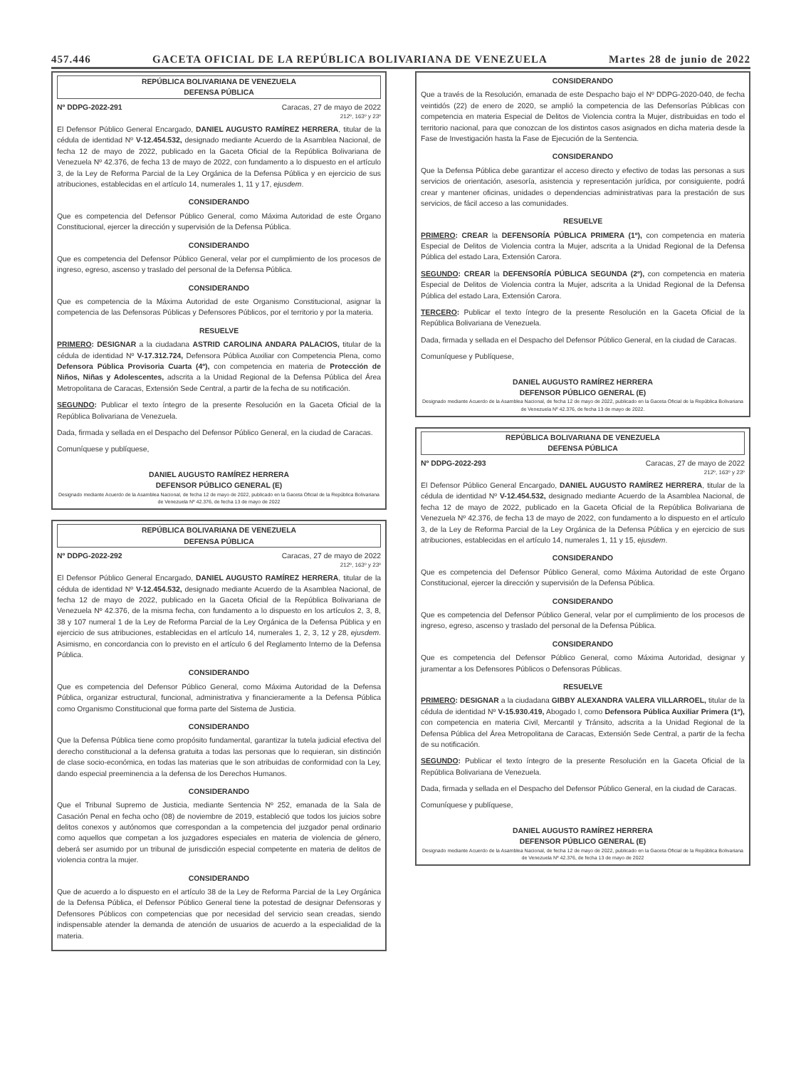457.446 GACETA OFICIAL DE LA REPÚBLICA BOLIVARIANA DE VENEZUELA Martes 28 de junio de 2022
REPÚBLICA BOLIVARIANA DE VENEZUELA
DEFENSA PÚBLICA
Nº DDPG-2022-291 Caracas, 27 de mayo de 2022
212º, 163º y 23º
El Defensor Público General Encargado, DANIEL AUGUSTO RAMÍREZ HERRERA, titular de la cédula de identidad Nº V-12.454.532, designado mediante Acuerdo de la Asamblea Nacional, de fecha 12 de mayo de 2022, publicado en la Gaceta Oficial de la República Bolivariana de Venezuela Nº 42.376, de fecha 13 de mayo de 2022, con fundamento a lo dispuesto en el artículo 3, de la Ley de Reforma Parcial de la Ley Orgánica de la Defensa Pública y en ejercicio de sus atribuciones, establecidas en el artículo 14, numerales 1, 11 y 17, ejusdem.
CONSIDERANDO
Que es competencia del Defensor Público General, como Máxima Autoridad de este Órgano Constitucional, ejercer la dirección y supervisión de la Defensa Pública.
CONSIDERANDO
Que es competencia del Defensor Público General, velar por el cumplimiento de los procesos de ingreso, egreso, ascenso y traslado del personal de la Defensa Pública.
CONSIDERANDO
Que es competencia de la Máxima Autoridad de este Organismo Constitucional, asignar la competencia de las Defensoras Públicas y Defensores Públicos, por el territorio y por la materia.
RESUELVE
PRIMERO: DESIGNAR a la ciudadana ASTRID CAROLINA ANDARA PALACIOS, titular de la cédula de identidad Nº V-17.312.724, Defensora Pública Auxiliar con Competencia Plena, como Defensora Pública Provisoria Cuarta (4º), con competencia en materia de Protección de Niños, Niñas y Adolescentes, adscrita a la Unidad Regional de la Defensa Pública del Área Metropolitana de Caracas, Extensión Sede Central, a partir de la fecha de su notificación.
SEGUNDO: Publicar el texto íntegro de la presente Resolución en la Gaceta Oficial de la República Bolivariana de Venezuela.
Dada, firmada y sellada en el Despacho del Defensor Público General, en la ciudad de Caracas.
Comuníquese y publíquese,
DANIEL AUGUSTO RAMÍREZ HERRERA
DEFENSOR PÚBLICO GENERAL (E)
Designado mediante Acuerdo de la Asamblea Nacional, de fecha 12 de mayo de 2022, publicado en la Gaceta Oficial de la República Bolivariana de Venezuela Nº 42.376, de fecha 13 de mayo de 2022
REPÚBLICA BOLIVARIANA DE VENEZUELA
DEFENSA PÚBLICA
Nº DDPG-2022-292 Caracas, 27 de mayo de 2022
212º, 163º y 23º
El Defensor Público General Encargado, DANIEL AUGUSTO RAMÍREZ HERRERA, titular de la cédula de identidad Nº V-12.454.532, designado mediante Acuerdo de la Asamblea Nacional, de fecha 12 de mayo de 2022, publicado en la Gaceta Oficial de la República Bolivariana de Venezuela Nº 42.376, de la misma fecha, con fundamento a lo dispuesto en los artículos 2, 3, 8, 38 y 107 numeral 1 de la Ley de Reforma Parcial de la Ley Orgánica de la Defensa Pública y en ejercicio de sus atribuciones, establecidas en el artículo 14, numerales 1, 2, 3, 12 y 28, ejusdem. Asimismo, en concordancia con lo previsto en el artículo 6 del Reglamento Interno de la Defensa Pública.
CONSIDERANDO
Que es competencia del Defensor Público General, como Máxima Autoridad de la Defensa Pública, organizar estructural, funcional, administrativa y financieramente a la Defensa Pública como Organismo Constitucional que forma parte del Sistema de Justicia.
CONSIDERANDO
Que la Defensa Pública tiene como propósito fundamental, garantizar la tutela judicial efectiva del derecho constitucional a la defensa gratuita a todas las personas que lo requieran, sin distinción de clase socio-económica, en todas las materias que le son atribuidas de conformidad con la Ley, dando especial preeminencia a la defensa de los Derechos Humanos.
CONSIDERANDO
Que el Tribunal Supremo de Justicia, mediante Sentencia Nº 252, emanada de la Sala de Casación Penal en fecha ocho (08) de noviembre de 2019, estableció que todos los juicios sobre delitos conexos y autónomos que correspondan a la competencia del juzgador penal ordinario como aquellos que competan a los juzgadores especiales en materia de violencia de género, deberá ser asumido por un tribunal de jurisdicción especial competente en materia de delitos de violencia contra la mujer.
CONSIDERANDO
Que de acuerdo a lo dispuesto en el artículo 38 de la Ley de Reforma Parcial de la Ley Orgánica de la Defensa Pública, el Defensor Público General tiene la potestad de designar Defensoras y Defensores Públicos con competencias que por necesidad del servicio sean creadas, siendo indispensable atender la demanda de atención de usuarios de acuerdo a la especialidad de la materia.
CONSIDERANDO
Que a través de la Resolución, emanada de este Despacho bajo el Nº DDPG-2020-040, de fecha veintidós (22) de enero de 2020, se amplió la competencia de las Defensorías Públicas con competencia en materia Especial de Delitos de Violencia contra la Mujer, distribuidas en todo el territorio nacional, para que conozcan de los distintos casos asignados en dicha materia desde la Fase de Investigación hasta la Fase de Ejecución de la Sentencia.
CONSIDERANDO
Que la Defensa Pública debe garantizar el acceso directo y efectivo de todas las personas a sus servicios de orientación, asesoría, asistencia y representación jurídica, por consiguiente, podrá crear y mantener oficinas, unidades o dependencias administrativas para la prestación de sus servicios, de fácil acceso a las comunidades.
RESUELVE
PRIMERO: CREAR la DEFENSORÍA PÚBLICA PRIMERA (1º), con competencia en materia Especial de Delitos de Violencia contra la Mujer, adscrita a la Unidad Regional de la Defensa Pública del estado Lara, Extensión Carora.
SEGUNDO: CREAR la DEFENSORÍA PÚBLICA SEGUNDA (2º), con competencia en materia Especial de Delitos de Violencia contra la Mujer, adscrita a la Unidad Regional de la Defensa Pública del estado Lara, Extensión Carora.
TERCERO: Publicar el texto íntegro de la presente Resolución en la Gaceta Oficial de la República Bolivariana de Venezuela.
Dada, firmada y sellada en el Despacho del Defensor Público General, en la ciudad de Caracas.
Comuníquese y Publíquese,
DANIEL AUGUSTO RAMÍREZ HERRERA
DEFENSOR PÚBLICO GENERAL (E)
Designado mediante Acuerdo de la Asamblea Nacional, de fecha 12 de mayo de 2022, publicado en la Gaceta Oficial de la República Bolivariana de Venezuela Nº 42.376, de fecha 13 de mayo de 2022.
REPÚBLICA BOLIVARIANA DE VENEZUELA
DEFENSA PÚBLICA
Nº DDPG-2022-293 Caracas, 27 de mayo de 2022
212º, 163º y 23º
El Defensor Público General Encargado, DANIEL AUGUSTO RAMÍREZ HERRERA, titular de la cédula de identidad Nº V-12.454.532, designado mediante Acuerdo de la Asamblea Nacional, de fecha 12 de mayo de 2022, publicado en la Gaceta Oficial de la República Bolivariana de Venezuela Nº 42.376, de fecha 13 de mayo de 2022, con fundamento a lo dispuesto en el artículo 3, de la Ley de Reforma Parcial de la Ley Orgánica de la Defensa Pública y en ejercicio de sus atribuciones, establecidas en el artículo 14, numerales 1, 11 y 15, ejusdem.
CONSIDERANDO
Que es competencia del Defensor Público General, como Máxima Autoridad de este Órgano Constitucional, ejercer la dirección y supervisión de la Defensa Pública.
CONSIDERANDO
Que es competencia del Defensor Público General, velar por el cumplimiento de los procesos de ingreso, egreso, ascenso y traslado del personal de la Defensa Pública.
CONSIDERANDO
Que es competencia del Defensor Público General, como Máxima Autoridad, designar y juramentar a los Defensores Públicos o Defensoras Públicas.
RESUELVE
PRIMERO: DESIGNAR a la ciudadana GIBBY ALEXANDRA VALERA VILLARROEL, titular de la cédula de identidad Nº V-15.930.419, Abogado I, como Defensora Pública Auxiliar Primera (1º), con competencia en materia Civil, Mercantil y Tránsito, adscrita a la Unidad Regional de la Defensa Pública del Área Metropolitana de Caracas, Extensión Sede Central, a partir de la fecha de su notificación.
SEGUNDO: Publicar el texto íntegro de la presente Resolución en la Gaceta Oficial de la República Bolivariana de Venezuela.
Dada, firmada y sellada en el Despacho del Defensor Público General, en la ciudad de Caracas.
Comuníquese y publíquese,
DANIEL AUGUSTO RAMÍREZ HERRERA
DEFENSOR PÚBLICO GENERAL (E)
Designado mediante Acuerdo de la Asamblea Nacional, de fecha 12 de mayo de 2022, publicado en la Gaceta Oficial de la República Bolivariana de Venezuela Nº 42.376, de fecha 13 de mayo de 2022